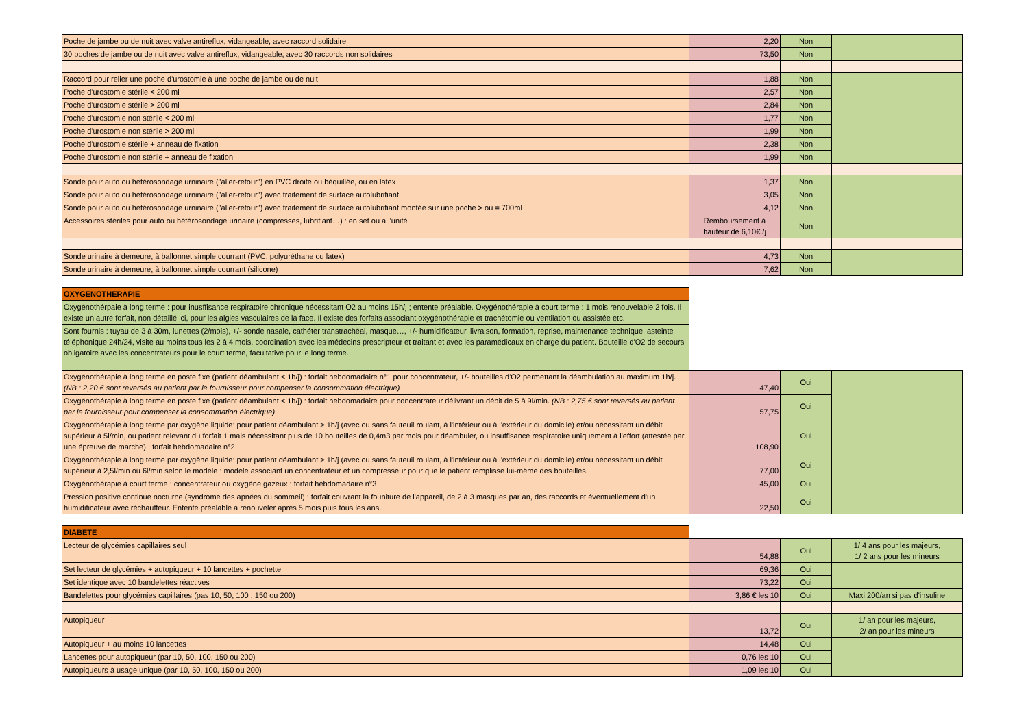| Poche de jambe ou de nuit avec valve antireflux, vidangeable, avec raccord solidaire | 2,20 | Non | |
| 30 poches de jambe ou de nuit avec valve antireflux, vidangeable, avec 30 raccords non solidaires | 73,50 | Non | |
| Raccord pour relier une poche d'urostomie à une poche de jambe ou de nuit | 1,88 | Non | |
| Poche d'urostomie stérile < 200 ml | 2,57 | Non | |
| Poche d'urostomie stérile > 200 ml | 2,84 | Non | |
| Poche d'urostomie non stérile < 200 ml | 1,77 | Non | |
| Poche d'urostomie non stérile > 200 ml | 1,99 | Non | |
| Poche d'urostomie stérile + anneau de fixation | 2,38 | Non | |
| Poche d'urostomie non stérile + anneau de fixation | 1,99 | Non | |
| Sonde pour auto ou hétérosondage urninaire ("aller-retour") en PVC droite ou béquillée, ou en latex | 1,37 | Non | |
| Sonde pour auto ou hétérosondage urninaire ("aller-retour") avec traitement de surface autolubrifiant | 3,05 | Non | |
| Sonde pour auto ou hétérosondage urninaire ("aller-retour") avec traitement de surface autolubrifiant montée sur une poche > ou = 700ml | 4,12 | Non | |
| Accessoires stériles pour auto ou hétérosondage urinaire (compresses, lubrifiant…) : en set ou à l'unité | Remboursement à hauteur de 6,10€ /j | Non | |
| Sonde urinaire à demeure, à ballonnet simple courrant (PVC, polyuréthane ou latex) | 4,73 | Non | |
| Sonde urinaire à demeure, à ballonnet simple courrant (silicone) | 7,62 | Non | |
| OXYGENOTHERAPIE | | | |
| Oxygénothérpaie à long terme : pour inusffisance respiratoire chronique nécessitant O2 au moins 15h/j ; entente préalable. Oxygénothérapie à court terme : 1 mois renouvelable 2 fois. Il existe un autre forfait, non détaillé ici, pour les algies vasculaires de la face. Il existe des forfaits associant oxygénothérapie et trachétomie ou ventilation ou assistée etc. | | | |
| Sont fournis : tuyau de 3 à 30m, lunettes (2/mois), +/- sonde nasale, cathéter transtrachéal, masque…, +/- humidificateur, livraison, formation, reprise, maintenance technique, asteinte téléphonique 24h/24, visite au moins tous les 2 à 4 mois, coordination avec les médecins prescripteur et traitant et avec les paramédicaux en charge du patient. Bouteille d'O2 de secours obligatoire avec les concentrateurs pour le court terme, facultative pour le long terme. | | | |
| Oxygénothérapie à long terme en poste fixe (patient déambulant < 1h/j) : forfait hebdomadaire n°1 pour concentrateur, +/- bouteilles d'O2 permettant la déambulation au maximum 1h/j. (NB : 2,20 € sont reversés au patient par le fournisseur pour compenser la consommation électrique) | 47,40 | Oui | |
| Oxygénothérapie à long terme en poste fixe (patient déambulant < 1h/j) : forfait hebdomadaire pour concentrateur délivrant un débit de 5 à 9l/min. (NB : 2,75 € sont reversés au patient par le fournisseur pour compenser la consommation électrique) | 57,75 | Oui | |
| Oxygénothérapie à long terme par oxygène liquide: pour patient déambulant > 1h/j (avec ou sans fauteuil roulant, à l'intérieur ou à l'extérieur du domicile) et/ou nécessitant un débit supérieur à 5l/min, ou patient relevant du forfait 1 mais nécessitant plus de 10 bouteilles de 0,4m3 par mois pour déambuler, ou insuffisance respiratoire uniquement à l'effort (attestée par une épreuve de marche) : forfait hebdomadaire n°2 | 108,90 | Oui | |
| Oxygénothérapie à long terme par oxygène liquide: pour patient déambulant > 1h/j (avec ou sans fauteuil roulant, à l'intérieur ou à l'extérieur du domicile) et/ou nécessitant un débit supérieur à 2,5l/min ou 6l/min selon le modèle : modèle associant un concentrateur et un compresseur pour que le patient remplisse lui-même des bouteilles. | 77,00 | Oui | |
| Oxygénothérapie à court terme : concentrateur ou oxygène gazeux : forfait hebdomadaire n°3 | 45,00 | Oui | |
| Pression positive continue nocturne (syndrome des apnées du sommeil) : forfait couvrant la founiture de l'appareil, de 2 à 3 masques par an, des raccords et éventuellement d'un humidificateur avec réchauffeur. Entente préalable à renouveler après 5 mois puis tous les ans. | 22,50 | Oui | |
| DIABETE | | | |
| Lecteur de glycémies capillaires seul | 54,88 | Oui | 1/ 4 ans pour les majeurs, 1/ 2 ans pour les mineurs |
| Set lecteur de glycémies + autopiqueur + 10 lancettes + pochette | 69,36 | Oui | |
| Set identique avec 10 bandelettes réactives | 73,22 | Oui | |
| Bandelettes pour glycémies capillaires (pas 10, 50, 100 , 150 ou 200) | 3,86 € les 10 | Oui | Maxi 200/an si pas d'insuline |
| Autopiqueur | 13,72 | Oui | 1/ an pour les majeurs, 2/ an pour les mineurs |
| Autopiqueur + au moins 10 lancettes | 14,48 | Oui | |
| Lancettes pour autopiqueur (par 10, 50, 100, 150 ou 200) | 0,76 les 10 | Oui | |
| Autopiqueurs à usage unique (par 10, 50, 100, 150 ou 200) | 1,09 les 10 | Oui | |